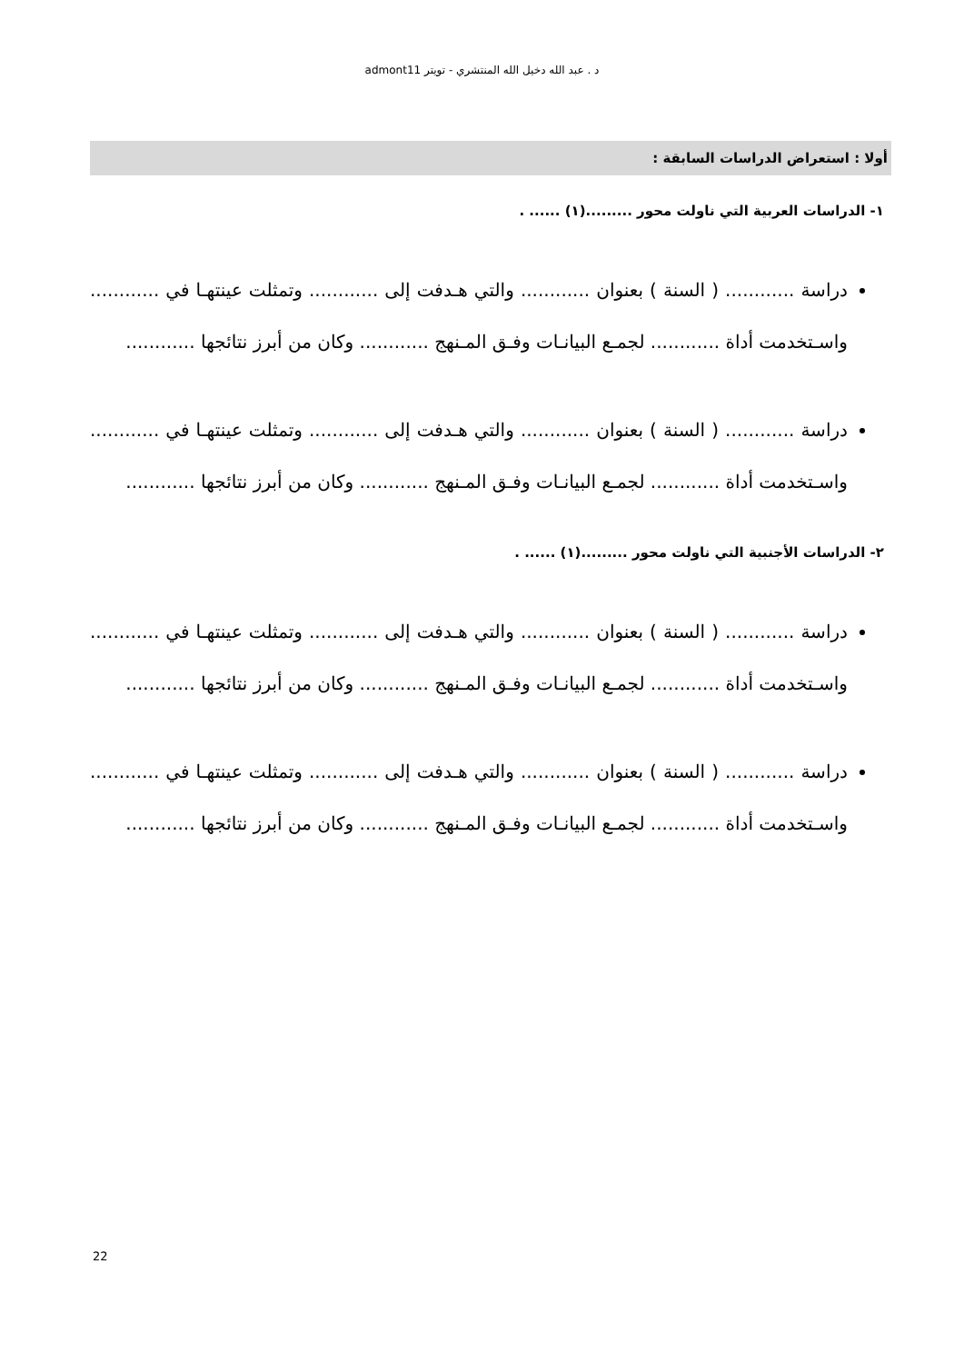د . عبد الله دخيل الله المنتشري - تويتر admont11
أولا : استعراض الدراسات السابقة :
١- الدراسات العربية التي ناولت محور .........(١) ...... .
دراسة ............ ( السنة ) بعنوان ............ والتي هـدفت إلى ............ وتمثلت عينتهـا في ............ واسـتخدمت أداة ............ لجمـع البيانـات وفـق المـنهج ............ وكان من أبرز نتائجها ............
دراسة ............ ( السنة ) بعنوان ............ والتي هـدفت إلى ............ وتمثلت عينتهـا في ............ واسـتخدمت أداة ............ لجمـع البيانـات وفـق المـنهج ............ وكان من أبرز نتائجها ............
٢- الدراسات الأجنبية التي ناولت محور .........(١) ...... .
دراسة ............ ( السنة ) بعنوان ............ والتي هـدفت إلى ............ وتمثلت عينتهـا في ............ واسـتخدمت أداة ............ لجمـع البيانـات وفـق المـنهج ............ وكان من أبرز نتائجها ............
دراسة ............ ( السنة ) بعنوان ............ والتي هـدفت إلى ............ وتمثلت عينتهـا في ............ واسـتخدمت أداة ............ لجمـع البيانـات وفـق المـنهج ............ وكان من أبرز نتائجها ............
22